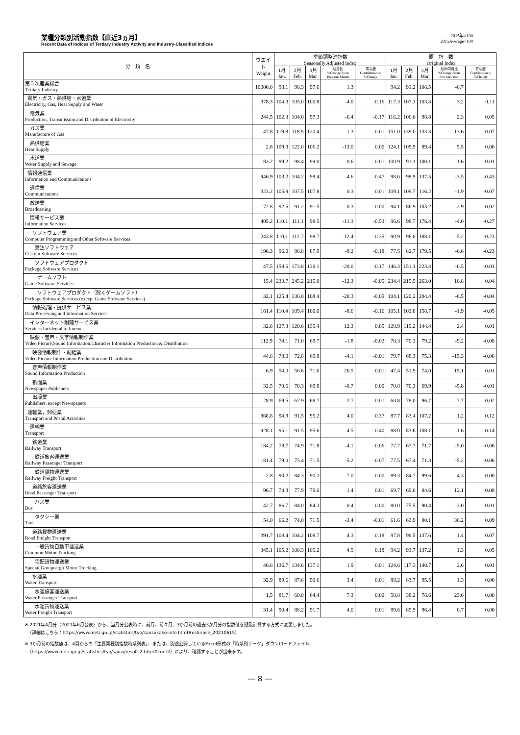業種分類別活動指数【直近3ヵ月】
Recent Data of Indices of Tertiary Industry Activity and Industry-Classified Indices
2015年=100
2015Average=100
| 分 類 名 | ウエイト Weight | 季節調整済指数 Seasonally Adjusted Index | | | | | 原 指 数 Original Index | | | | |
| --- | --- | --- | --- | --- | --- | --- | --- | --- | --- | --- | --- |
| | | 1月 Jan. | 2月 Feb. | 3月 Mar. | 前月比 %Change From Previous Month | 寄与度 Contribution to %Change | 1月 Jan. | 2月 Feb. | 3月 Mar. | 前年同月比 %Change From Previous Year | 寄与度 Contribution to %Change |
| 第３次産業総合 Tertiary Industry | 10000.0 | 98.1 | 96.3 | 97.6 | 1.3 | | 94.2 | 91.2 | 108.5 | -0.7 | |
| 電気・ガス・熱供給・水道業 Electricity, Gas, Heat Supply and Water | 378.3 | 104.3 | 105.0 | 100.8 | -4.0 | -0.16 | 117.3 | 107.3 | 103.4 | 3.2 | 0.11 |
| 電気業 Production, Transmission and Distribution of Electricity | 244.5 | 102.3 | 104.0 | 97.3 | -6.4 | -0.17 | 116.2 | 106.6 | 98.8 | 2.3 | 0.05 |
| ガス業 Manufacture of Gas | 47.8 | 119.8 | 118.9 | 120.4 | 1.3 | 0.01 | 151.0 | 139.0 | 133.3 | 13.6 | 0.07 |
| 熱供給業 Heat Supply | 2.8 | 109.3 | 122.0 | 106.2 | -13.0 | 0.00 | 124.1 | 109.9 | 89.4 | 5.5 | 0.00 |
| 水道業 Water Supply and Sewage | 83.2 | 99.2 | 98.4 | 99.0 | 0.6 | 0.01 | 100.9 | 91.1 | 100.1 | -1.6 | -0.01 |
| 情報通信業 Information and Communications | 946.9 | 103.2 | 104.2 | 99.4 | -4.6 | -0.47 | 98.6 | 98.9 | 137.5 | -3.5 | -0.43 |
| 通信業 Communications | 323.2 | 105.9 | 107.5 | 107.8 | 0.3 | 0.01 | 109.1 | 109.7 | 116.2 | -1.9 | -0.07 |
| 放送業 Broadcasting | 72.8 | 92.5 | 91.2 | 91.5 | 0.3 | 0.00 | 94.1 | 86.9 | 103.2 | -2.9 | -0.02 |
| 情報サービス業 Information Services | 405.2 | 110.1 | 111.1 | 98.5 | -11.3 | -0.53 | 96.6 | 98.7 | 176.4 | -4.0 | -0.27 |
| ソフトウェア業 Computer Programming and Other Software Services | 243.8 | 110.1 | 112.7 | 98.7 | -12.4 | -0.35 | 90.9 | 96.0 | 188.1 | -5.2 | -0.23 |
| 受注ソフトウェア Custom Software Services | 196.3 | 96.0 | 96.8 | 87.9 | -9.2 | -0.18 | 77.5 | 82.7 | 179.5 | -6.6 | -0.23 |
| ソフトウェアプロダクト Package Software Services | 47.5 | 158.6 | 173.8 | 139.1 | -20.0 | -0.17 | 146.3 | 151.1 | 223.4 | -0.5 | -0.01 |
| ゲームソフト Game Software Services | 15.4 | 233.7 | 245.2 | 215.0 | -12.3 | -0.05 | 234.4 | 215.5 | 263.0 | 10.8 | 0.04 |
| ソフトウェアプロダクト（除くゲームソフト） Package Software Services (except Game Software Services) | 32.1 | 125.4 | 136.0 | 108.4 | -20.3 | -0.09 | 104.1 | 120.2 | 204.4 | -6.5 | -0.04 |
| 情報処理・提供サービス業 Data Processing and Information Services | 161.4 | 110.4 | 109.4 | 100.0 | -8.6 | -0.16 | 105.1 | 102.8 | 158.7 | -1.9 | -0.05 |
| インターネット附随サービス業 Services Incidental to Internet | 32.8 | 127.3 | 120.6 | 135.4 | 12.3 | 0.05 | 128.9 | 119.2 | 144.4 | 2.4 | 0.01 |
| 映像・音声・文字情報制作業 Video Picture,Sound Information,Character Information Production & Distribution | 112.9 | 74.1 | 71.0 | 69.7 | -1.8 | -0.02 | 70.3 | 70.3 | 79.2 | -9.2 | -0.08 |
| 映像情報制作・配給業 Video Picture Information Production and Distribution | 44.6 | 78.0 | 72.8 | 69.8 | -4.1 | -0.01 | 79.7 | 68.3 | 75.3 | -15.3 | -0.06 |
| 音声情報制作業 Sound Information Production | 6.9 | 54.0 | 56.6 | 71.6 | 26.5 | 0.01 | 47.4 | 51.9 | 74.0 | 15.1 | 0.01 |
| 新聞業 Newspaper Publishers | 32.5 | 70.6 | 70.3 | 69.8 | -0.7 | 0.00 | 70.8 | 70.3 | 69.9 | -5.8 | -0.01 |
| 出版業 Publishers, except Newspapers | 28.9 | 69.5 | 67.9 | 69.7 | 2.7 | 0.01 | 60.8 | 78.0 | 96.7 | -7.7 | -0.02 |
| 運輸業，郵便業 Transport and Postal Activities | 968.8 | 94.9 | 91.5 | 95.2 | 4.0 | 0.37 | 87.7 | 83.4 | 107.2 | 1.2 | 0.12 |
| 運輸業 Transport | 928.1 | 95.1 | 91.5 | 95.6 | 4.5 | 0.40 | 88.0 | 83.6 | 108.1 | 1.6 | 0.14 |
| 鉄道業 Railway Transport | 184.2 | 78.7 | 74.9 | 71.8 | -4.1 | -0.06 | 77.7 | 67.7 | 71.7 | -5.0 | -0.06 |
| 鉄道旅客運送業 Railway Passenger Transport | 181.4 | 79.0 | 75.4 | 71.5 | -5.2 | -0.07 | 77.5 | 67.4 | 71.3 | -5.2 | -0.06 |
| 鉄道貨物運送業 Railway Freight Transport | 2.8 | 90.2 | 84.3 | 90.2 | 7.0 | 0.00 | 89.3 | 84.7 | 99.6 | 4.3 | 0.00 |
| 道路旅客運送業 Road Passenger Transport | 96.7 | 74.3 | 77.9 | 79.0 | 1.4 | 0.01 | 69.7 | 69.0 | 84.6 | 12.1 | 0.08 |
| バス業 Bus | 42.7 | 86.7 | 84.0 | 84.3 | 0.4 | 0.00 | 80.0 | 75.5 | 90.4 | -3.0 | -0.01 |
| タクシー業 Taxi | 54.0 | 66.2 | 74.0 | 71.5 | -3.4 | -0.01 | 61.6 | 63.9 | 80.1 | 30.2 | 0.09 |
| 道路貨物運送業 Road Freight Transport | 391.7 | 108.4 | 104.2 | 108.7 | 4.3 | 0.18 | 97.8 | 96.5 | 137.6 | 1.4 | 0.07 |
| 一般貨物自動車運送業 Common Motor Trucking | 345.1 | 105.2 | 100.3 | 105.2 | 4.9 | 0.18 | 94.2 | 93.7 | 137.2 | 1.3 | 0.05 |
| 宅配貨物運送業 Special Groupcargo Motor Trucking | 46.6 | 136.7 | 134.6 | 137.1 | 1.9 | 0.01 | 124.6 | 117.3 | 140.7 | 2.6 | 0.01 |
| 水運業 Water Transport | 32.9 | 89.6 | 87.6 | 90.6 | 3.4 | 0.01 | 88.2 | 83.7 | 95.5 | 1.3 | 0.00 |
| 水運旅客運送業 Water Passenger Transport | 1.5 | 81.7 | 60.0 | 64.4 | 7.3 | 0.00 | 58.8 | 38.2 | 78.6 | 23.6 | 0.00 |
| 水運貨物運送業 Water Freight Transport | 31.4 | 90.4 | 88.2 | 91.7 | 4.0 | 0.01 | 89.6 | 85.9 | 96.4 | 0.7 | 0.00 |
※ 2021年4月分（2021年6月公表）から、当月分公表時に、前月、前々月、3か月前の過去3か月分の指数値を遡及計算する方式に変更しました。
（詳細はこちら：https://www.meti.go.jp/statistics/tyo/sanzi/kako-info.html#oshirase_20210615）
※ 3か月前の指数値は、4頁からの「主要業種別指数時系列表」、または、別途公開しているExcel形式の「時系列データ」ダウンロードファイル
（https://www.meti.go.jp/statistics/tyo/sanzi/result-2.html#cont2）により、確認することが出来ます。
― 8 ―